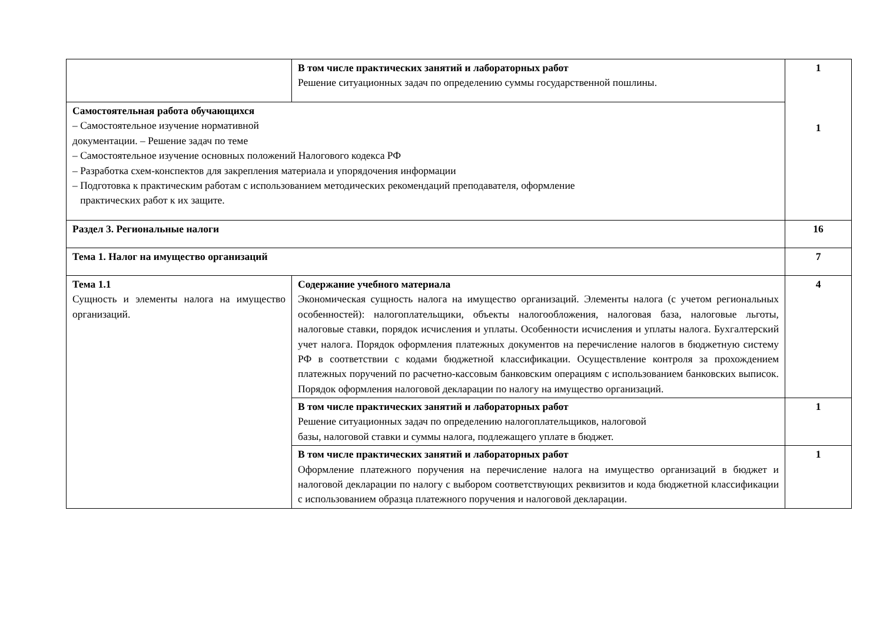| | В том числе практических занятий и лабораторных работ Решение ситуационных задач по определению суммы государственной пошлины. | 1 1 |
| Самостоятельная работа обучающихся – Самостоятельное изучение нормативной документации. – Решение задач по теме – Самостоятельное изучение основных положений Налогового кодекса РФ – Разработка схем-конспектов для закрепления материала и упорядочения информации – Подготовка к практическим работам с использованием методических рекомендаций преподавателя, оформление практических работ к их защите. | | |
| Раздел 3. Региональные налоги | | 16 |
| Тема 1. Налог на имущество организаций | | 7 |
| Тема 1.1 Сущность и элементы налога на имущество организаций. | Содержание учебного материала Экономическая сущность налога на имущество организаций. Элементы налога (с учетом региональных особенностей): налогоплательщики, объекты налогообложения, налоговая база, налоговые льготы, налоговые ставки, порядок исчисления и уплаты. Особенности исчисления и уплаты налога. Бухгалтерский учет налога. Порядок оформления платежных документов на перечисление налогов в бюджетную систему РФ в соответствии с кодами бюджетной классификации. Осуществление контроля за прохождением платежных поручений по расчетно-кассовым банковским операциям с использованием банковских выписок. Порядок оформления налоговой декларации по налогу на имущество организаций. | 4 |
| | В том числе практических занятий и лабораторных работ Решение ситуационных задач по определению налогоплательщиков, налоговой базы, налоговой ставки и суммы налога, подлежащего уплате в бюджет. | 1 |
| | В том числе практических занятий и лабораторных работ Оформление платежного поручения на перечисление налога на имущество организаций в бюджет и налоговой декларации по налогу с выбором соответствующих реквизитов и кода бюджетной классификации с использованием образца платежного поручения и налоговой декларации. | 1 |